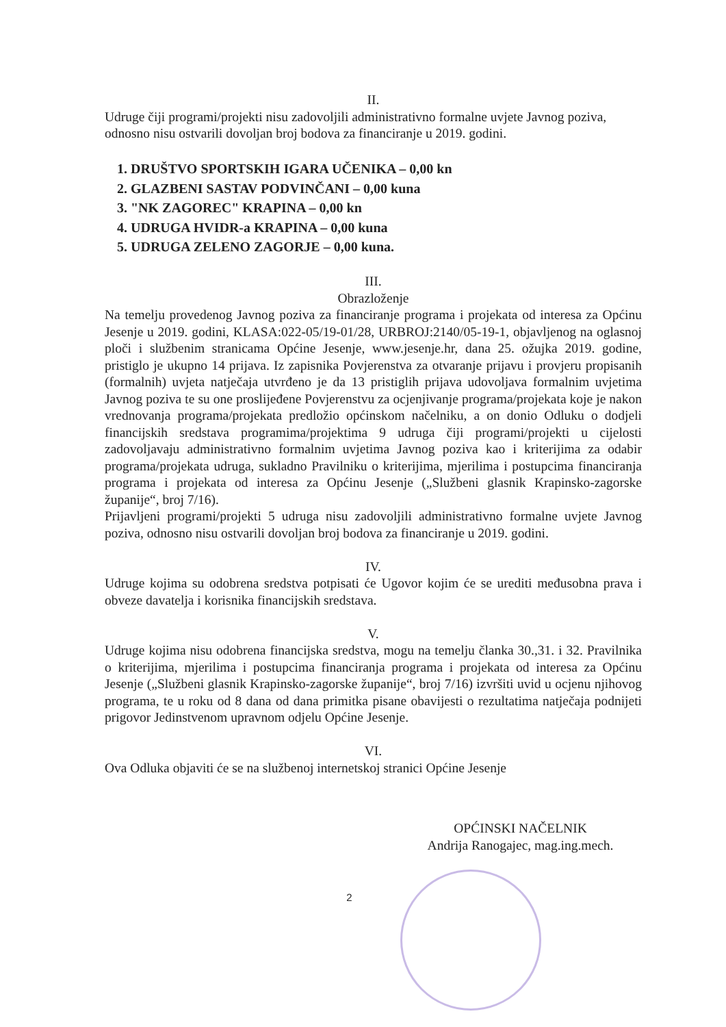II.
Udruge čiji programi/projekti nisu zadovoljili administrativno formalne uvjete Javnog poziva, odnosno nisu ostvarili dovoljan broj bodova za financiranje u 2019. godini.
1. DRUŠTVO SPORTSKIH IGARA UČENIKA – 0,00 kn
2. GLAZBENI SASTAV PODVINČANI – 0,00 kuna
3. "NK ZAGOREC" KRAPINA – 0,00 kn
4. UDRUGA HVIDR-a KRAPINA – 0,00 kuna
5. UDRUGA ZELENO ZAGORJE – 0,00 kuna.
III.
Obrazloženje
Na temelju provedenog Javnog poziva za financiranje programa i projekata od interesa za Općinu Jesenje u 2019. godini, KLASA:022-05/19-01/28, URBROJ:2140/05-19-1, objavljenog na oglasnoj ploči i službenim stranicama Općine Jesenje, www.jesenje.hr, dana 25. ožujka 2019. godine, pristiglo je ukupno 14 prijava. Iz zapisnika Povjerenstva za otvaranje prijavu i provjeru propisanih (formalnih) uvjeta natječaja utvrđeno je da 13 pristiglih prijava udovoljava formalnim uvjetima Javnog poziva te su one proslijeđene Povjerenstvu za ocjenjivanje programa/projekata koje je nakon vrednovanja programa/projekata predložio općinskom načelniku, a on donio Odluku o dodjeli financijskih sredstava programima/projektima 9 udruga čiji programi/projekti u cijelosti zadovoljavaju administrativno formalnim uvjetima Javnog poziva kao i kriterijima za odabir programa/projekata udruga, sukladno Pravilniku o kriterijima, mjerilima i postupcima financiranja programa i projekata od interesa za Općinu Jesenje („Službeni glasnik Krapinsko-zagorske županije“, broj 7/16).
Prijavljeni programi/projekti 5 udruga nisu zadovoljili administrativno formalne uvjete Javnog poziva, odnosno nisu ostvarili dovoljan broj bodova za financiranje u 2019. godini.
IV.
Udruge kojima su odobrena sredstva potpisati će Ugovor kojim će se urediti međusobna prava i obveze davatelja i korisnika financijskih sredstava.
V.
Udruge kojima nisu odobrena financijska sredstva, mogu na temelju članka 30.,31. i 32. Pravilnika o kriterijima, mjerilima i postupcima financiranja programa i projekata od interesa za Općinu Jesenje („Službeni glasnik Krapinsko-zagorske županije“, broj 7/16) izvršiti uvid u ocjenu njihovog programa, te u roku od 8 dana od dana primitka pisane obavijesti o rezultatima natječaja podnijeti prigovor Jedinstvenom upravnom odjelu Općine Jesenje.
VI.
Ova Odluka objaviti će se na službenoj internetskoj stranici Općine Jesenje
OPĆINSKI NAČELNIK
Andrija Ranogajec, mag.ing.mech.
2